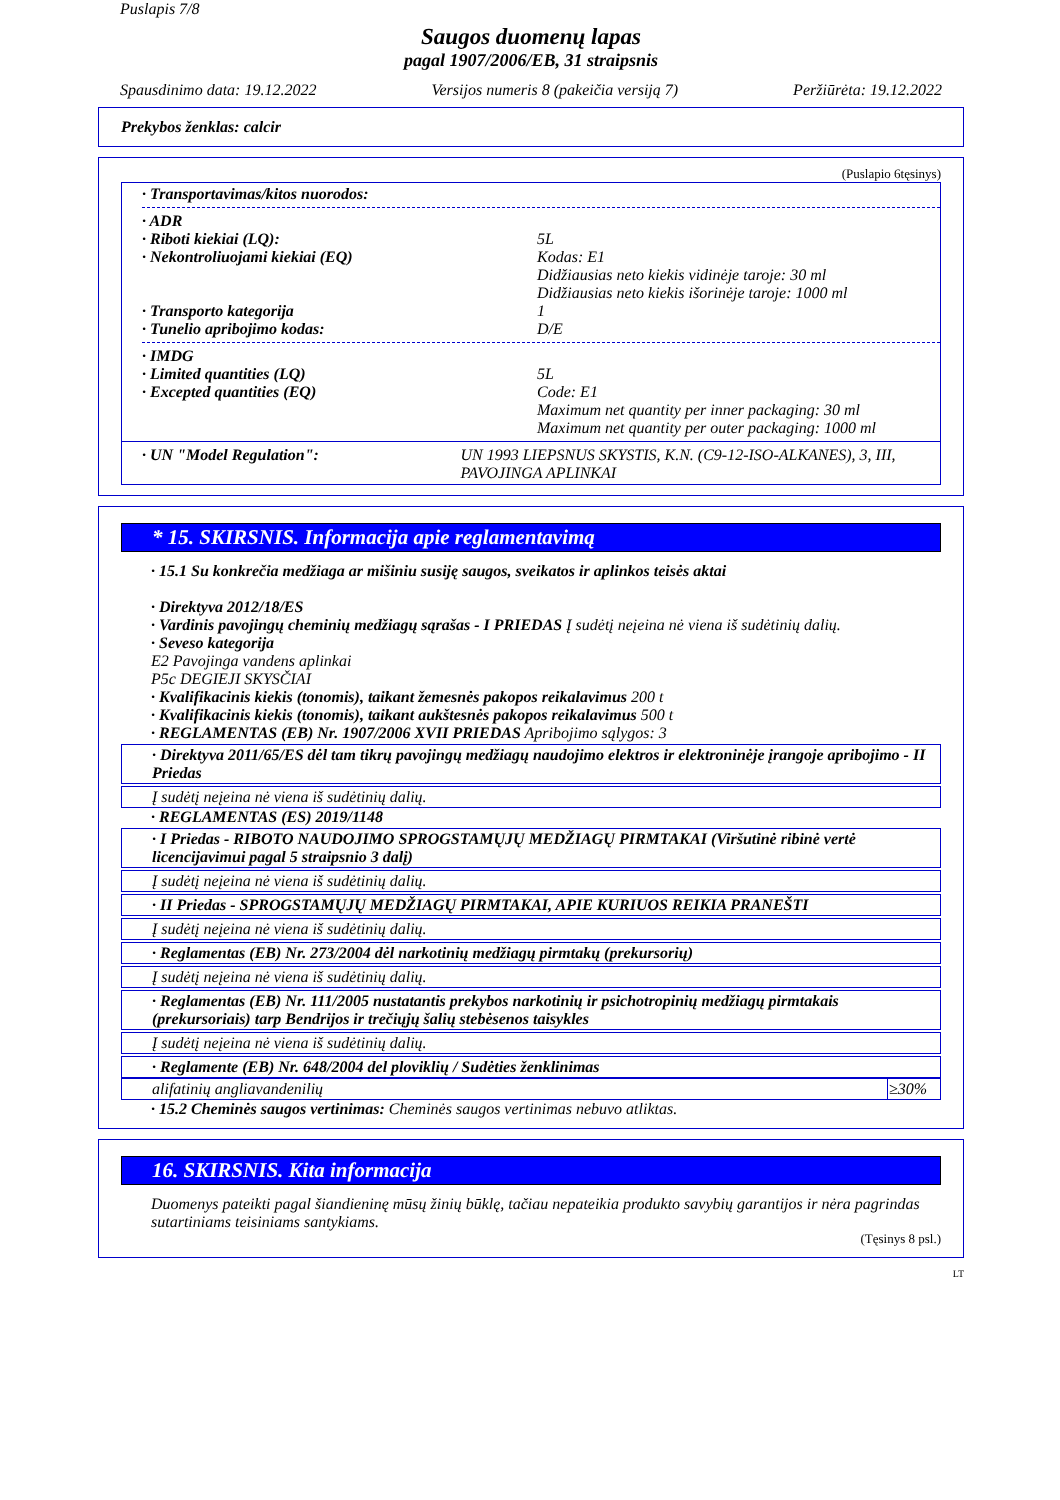Puslapis 7/8
Saugos duomenų lapas
pagal 1907/2006/EB, 31 straipsnis
Spausdinimo data: 19.12.2022 Versijos numeris 8 (pakeičia versiją 7) Peržiūrėta: 19.12.2022
Prekybos ženklas: calcir
(Puslapio 6tęsinys)
· Transportavimas/kitos nuorodos:
· ADR
· Riboti kiekiai (LQ): 5L
· Nekontroliuojami kiekiai (EQ) Kodas: E1
Didžiausias neto kiekis vidinėje taroje: 30 ml
Didžiausias neto kiekis išorinėje taroje: 1000 ml
· Transporto kategorija 1
· Tunelio apribojimo kodas: D/E
· IMDG
· Limited quantities (LQ) 5L
· Excepted quantities (EQ) Code: E1
Maximum net quantity per inner packaging: 30 ml
Maximum net quantity per outer packaging: 1000 ml
· UN "Model Regulation": UN 1993 LIEPSNUS SKYSTIS, K.N. (C9-12-ISO-ALKANES), 3, III, PAVOJINGA APLINKAI
* 15. SKIRSNIS. Informacija apie reglamentavimą
· 15.1 Su konkrečia medžiaga ar mišiniu susiję saugos, sveikatos ir aplinkos teisės aktai
· Direktyva 2012/18/ES
· Vardinis pavojingų cheminių medžiagų sąrašas - I PRIEDAS Į sudėtį neįeina nė viena iš sudėtinių dalių.
· Seveso kategorija
E2 Pavojinga vandens aplinkai
P5c DEGIEJI SKYSČIAI
· Kvalifikacinis kiekis (tonomis), taikant žemesnės pakopos reikalavimus 200 t
· Kvalifikacinis kiekis (tonomis), taikant aukštesnės pakopos reikalavimus 500 t
· REGLAMENTAS (EB) Nr. 1907/2006 XVII PRIEDAS Apribojimo sąlygos: 3
· Direktyva 2011/65/ES dėl tam tikrų pavojingų medžiagų naudojimo elektros ir elektroninėje įrangoje apribojimo - II Priedas
Į sudėtį neįeina nė viena iš sudėtinių dalių.
· REGLAMENTAS (ES) 2019/1148
· I Priedas - RIBOTO NAUDOJIMO SPROGSTAMŲJŲ MEDŽIAGŲ PIRMTAKAI (Viršutinė ribinė vertė licencijavimui pagal 5 straipsnio 3 dalį)
Į sudėtį neįeina nė viena iš sudėtinių dalių.
· II Priedas - SPROGSTAMŲJŲ MEDŽIAGŲ PIRMTAKAI, APIE KURIUOS REIKIA PRANEŠTI
Į sudėtį neįeina nė viena iš sudėtinių dalių.
· Reglamentas (EB) Nr. 273/2004 dėl narkotinių medžiagų pirmtakų (prekursorių)
Į sudėtį neįeina nė viena iš sudėtinių dalių.
· Reglamentas (EB) Nr. 111/2005 nustatantis prekybos narkotinių ir psichotropinių medžiagų pirmtakais (prekursoriais) tarp Bendrijos ir trečiųjų šalių stebėsenos taisykles
Į sudėtį neįeina nė viena iš sudėtinių dalių.
· Reglamente (EB) Nr. 648/2004 del ploviklių / Sudėties ženklinimas
| alifatinių angliavandenilių | ≥30% |
· 15.2 Cheminės saugos vertinimas: Cheminės saugos vertinimas nebuvo atliktas.
16. SKIRSNIS. Kita informacija
Duomenys pateikti pagal šiandieninę mūsų žinių būklę, tačiau nepateikia produkto savybių garantijos ir nėra pagrindas sutartiniams teisiniams santykiams.
(Tęsinys 8 psl.)
LT